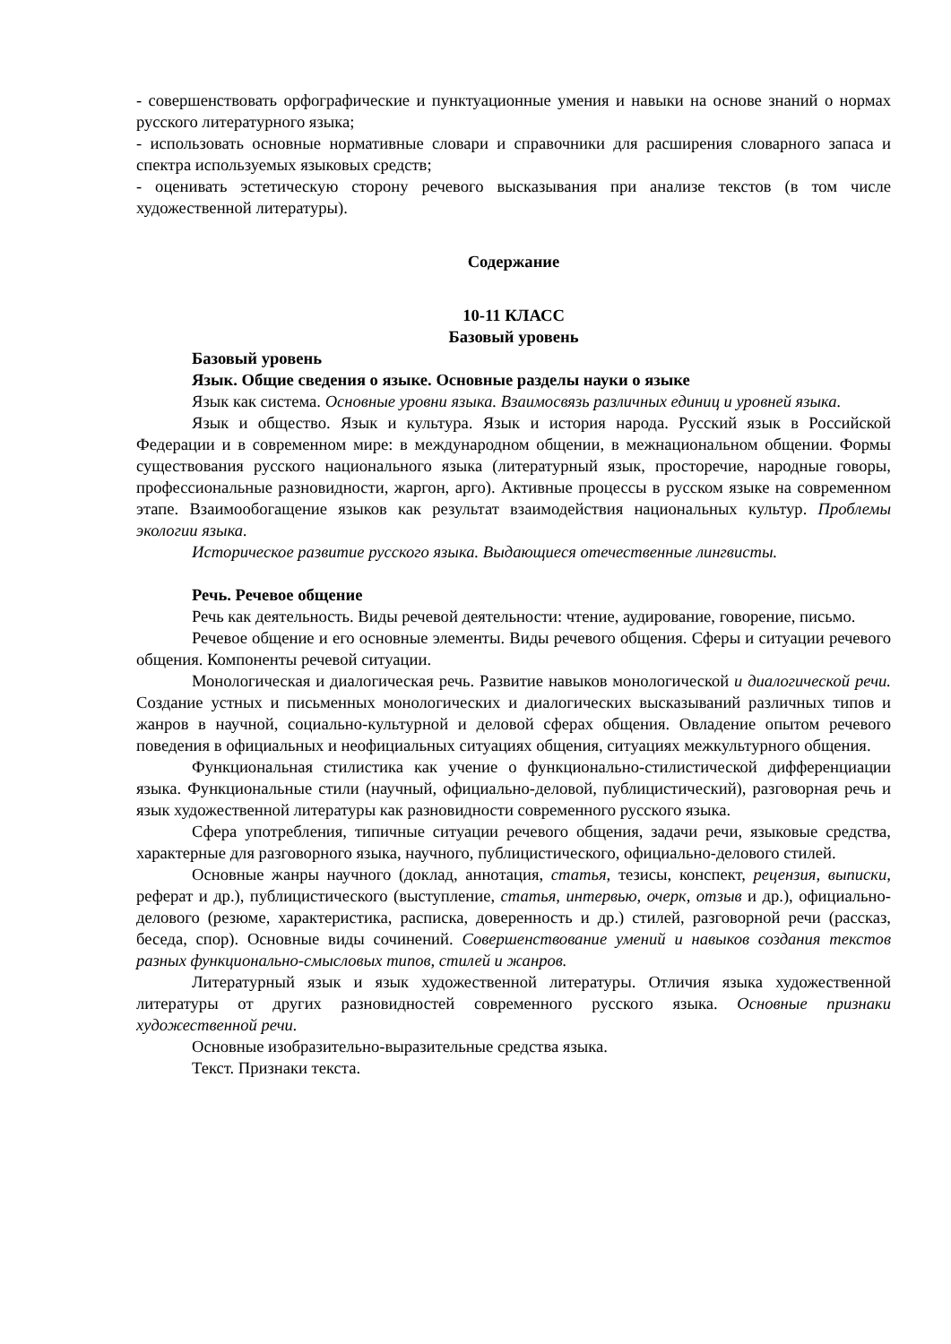- совершенствовать орфографические и пунктуационные умения и навыки на основе знаний о нормах русского литературного языка;
- использовать основные нормативные словари и справочники для расширения словарного запаса и спектра используемых языковых средств;
- оценивать эстетическую сторону речевого высказывания при анализе текстов (в том числе художественной литературы).
Содержание
10-11 КЛАСС
Базовый уровень
Базовый уровень
Язык. Общие сведения о языке. Основные разделы науки о языке
Язык как система. Основные уровни языка. Взаимосвязь различных единиц и уровней языка.
Язык и общество. Язык и культура. Язык и история народа. Русский язык в Российской Федерации и в современном мире: в международном общении, в межнациональном общении. Формы существования русского национального языка (литературный язык, просторечие, народные говоры, профессиональные разновидности, жаргон, арго). Активные процессы в русском языке на современном этапе. Взаимообогащение языков как результат взаимодействия национальных культур. Проблемы экологии языка.
Историческое развитие русского языка. Выдающиеся отечественные лингвисты.
Речь. Речевое общение
Речь как деятельность. Виды речевой деятельности: чтение, аудирование, говорение, письмо.
Речевое общение и его основные элементы. Виды речевого общения. Сферы и ситуации речевого общения. Компоненты речевой ситуации.
Монологическая и диалогическая речь. Развитие навыков монологической и диалогической речи. Создание устных и письменных монологических и диалогических высказываний различных типов и жанров в научной, социально-культурной и деловой сферах общения. Овладение опытом речевого поведения в официальных и неофициальных ситуациях общения, ситуациях межкультурного общения.
Функциональная стилистика как учение о функционально-стилистической дифференциации языка. Функциональные стили (научный, официально-деловой, публицистический), разговорная речь и язык художественной литературы как разновидности современного русского языка.
Сфера употребления, типичные ситуации речевого общения, задачи речи, языковые средства, характерные для разговорного языка, научного, публицистического, официально-делового стилей.
Основные жанры научного (доклад, аннотация, статья, тезисы, конспект, рецензия, выписки, реферат и др.), публицистического (выступление, статья, интервью, очерк, отзыв и др.), официально-делового (резюме, характеристика, расписка, доверенность и др.) стилей, разговорной речи (рассказ, беседа, спор). Основные виды сочинений. Совершенствование умений и навыков создания текстов разных функционально-смысловых типов, стилей и жанров.
Литературный язык и язык художественной литературы. Отличия языка художественной литературы от других разновидностей современного русского языка. Основные признаки художественной речи.
Основные изобразительно-выразительные средства языка.
Текст. Признаки текста.